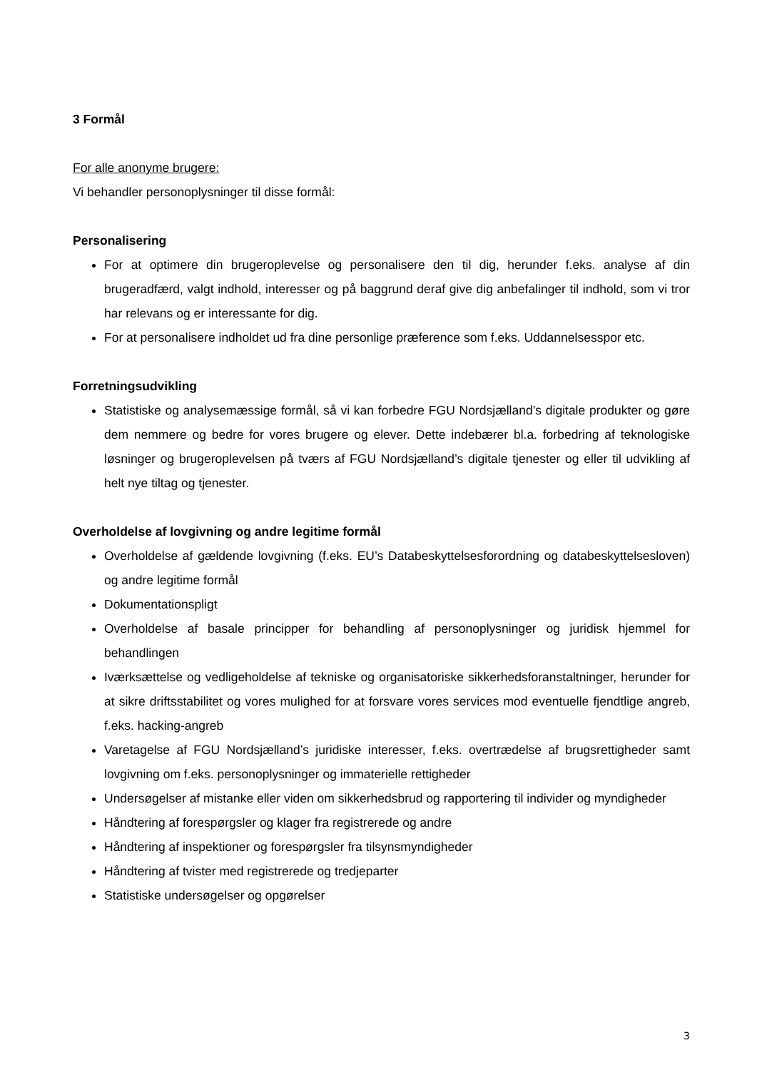3 Formål
For alle anonyme brugere:
Vi behandler personoplysninger til disse formål:
Personalisering
For at optimere din brugeroplevelse og personalisere den til dig, herunder f.eks. analyse af din brugeradfærd, valgt indhold, interesser og på baggrund deraf give dig anbefalinger til indhold, som vi tror har relevans og er interessante for dig.
For at personalisere indholdet ud fra dine personlige præference som f.eks. Uddannelsesspor etc.
Forretningsudvikling
Statistiske og analysemæssige formål, så vi kan forbedre FGU Nordsjælland’s digitale produkter og gøre dem nemmere og bedre for vores brugere og elever. Dette indebærer bl.a. forbedring af teknologiske løsninger og brugeroplevelsen på tværs af FGU Nordsjælland’s digitale tjenester og eller til udvikling af helt nye tiltag og tjenester.
Overholdelse af lovgivning og andre legitime formål
Overholdelse af gældende lovgivning (f.eks. EU’s Databeskyttelsesforordning og databeskyttelsesloven) og andre legitime formål
Dokumentationspligt
Overholdelse af basale principper for behandling af personoplysninger og juridisk hjemmel for behandlingen
Iværksættelse og vedligeholdelse af tekniske og organisatoriske sikkerhedsforanstaltninger, herunder for at sikre driftsstabilitet og vores mulighed for at forsvare vores services mod eventuelle fjendtlige angreb, f.eks. hacking-angreb
Varetagelse af FGU Nordsjælland’s juridiske interesser, f.eks. overtrædelse af brugsrettigheder samt lovgivning om f.eks. personoplysninger og immaterielle rettigheder
Undersøgelser af mistanke eller viden om sikkerhedsbrud og rapportering til individer og myndigheder
Håndtering af forespørgsler og klager fra registrerede og andre
Håndtering af inspektioner og forespørgsler fra tilsynsmyndigheder
Håndtering af tvister med registrerede og tredjeparter
Statistiske undersøgelser og opgørelser
3